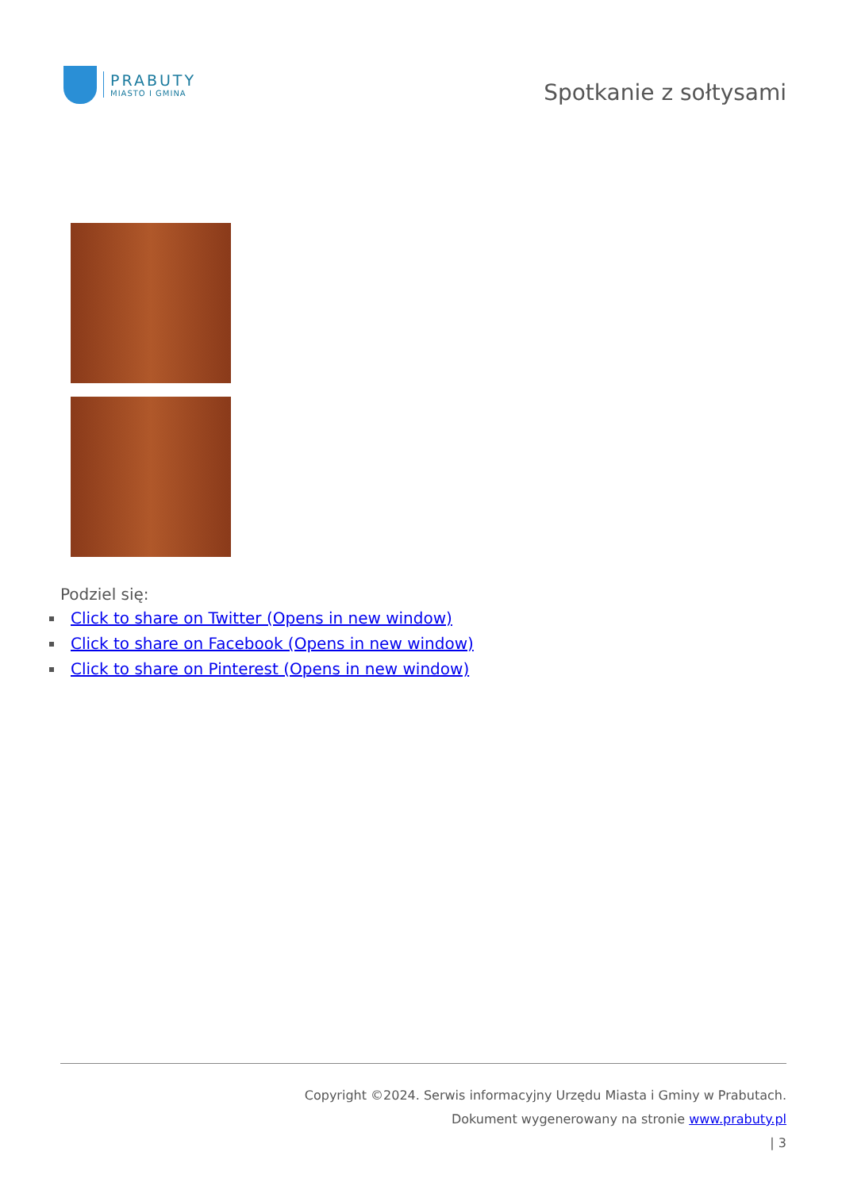PRABUTY
MIASTO I GMINA
Spotkanie z sołtysami
Podziel się:
Click to share on Twitter (Opens in new window)
Click to share on Facebook (Opens in new window)
Click to share on Pinterest (Opens in new window)
Copyright ©2024. Serwis informacyjny Urzędu Miasta i Gminy w Prabutach.
Dokument wygenerowany na stronie www.prabuty.pl
| 3